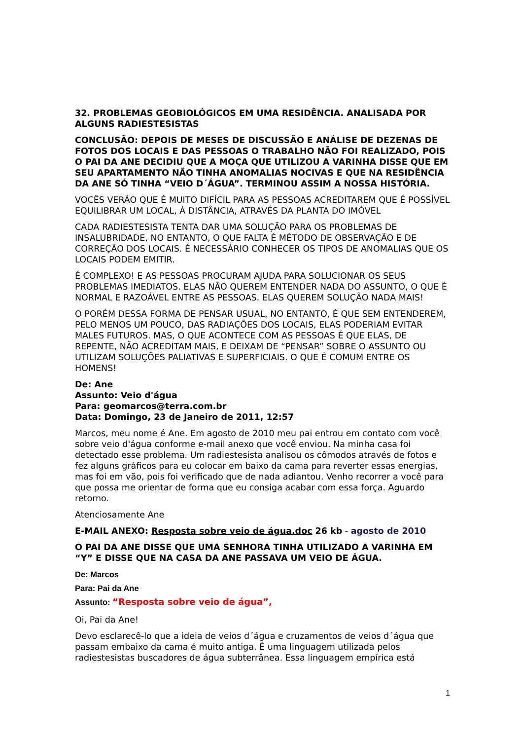32. PROBLEMAS GEOBIOLÓGICOS EM UMA RESIDÊNCIA. ANALISADA POR ALGUNS RADIESTESISTAS
CONCLUSÃO: DEPOIS DE MESES DE DISCUSSÃO E ANÁLISE DE DEZENAS DE FOTOS DOS LOCAIS E DAS PESSOAS O TRABALHO NÃO FOI REALIZADO, POIS O PAI DA ANE DECIDIU QUE A MOÇA QUE UTILIZOU A VARINHA DISSE QUE EM SEU APARTAMENTO NÃO TINHA ANOMALIAS NOCIVAS E QUE NA RESIDÊNCIA DA ANE SÓ TINHA “VEIO D´ÁGUA”. TERMINOU ASSIM A NOSSA HISTÓRIA.
VOCÊS VERÃO QUE É MUITO DIFÍCIL PARA AS PESSOAS ACREDITAREM QUE É POSSÍVEL EQUILIBRAR UM LOCAL, À DISTÂNCIA, ATRAVÉS DA PLANTA DO IMÓVEL
CADA RADIESTESISTA TENTA DAR UMA SOLUÇÃO PARA OS PROBLEMAS DE INSALUBRIDADE, NO ENTANTO, O QUE FALTA É MÉTODO DE OBSERVAÇÃO E DE CORREÇÃO DOS LOCAIS. É NECESSÁRIO CONHECER OS TIPOS DE ANOMALIAS QUE OS LOCAIS PODEM EMITIR.
É COMPLEXO! E AS PESSOAS PROCURAM AJUDA PARA SOLUCIONAR OS SEUS PROBLEMAS IMEDIATOS. ELAS NÃO QUEREM ENTENDER NADA DO ASSUNTO, O QUE É NORMAL E RAZOÁVEL ENTRE AS PESSOAS. ELAS QUEREM SOLUÇÃO NADA MAIS!
O PORÉM DESSA FORMA DE PENSAR USUAL, NO ENTANTO, É QUE SEM ENTENDEREM, PELO MENOS UM POUCO, DAS RADIAÇÕES DOS LOCAIS, ELAS PODERIAM EVITAR MALES FUTUROS. MAS, O QUE ACONTECE COM AS PESSOAS É QUE ELAS, DE REPENTE, NÃO ACREDITAM MAIS, E DEIXAM DE “PENSAR” SOBRE O ASSUNTO OU UTILIZAM SOLUÇÕES PALIATIVAS E SUPERFICIAIS. O QUE É COMUM ENTRE OS HOMENS!
De: Ane
Assunto: Veio d'água
Para: geomarcos@terra.com.br
Data: Domingo, 23 de Janeiro de 2011, 12:57
Marcos, meu nome é Ane. Em agosto de 2010 meu pai entrou em contato com você sobre veio d'água conforme e-mail anexo que você enviou. Na minha casa foi detectado esse problema. Um radiestesista analisou os cômodos através de fotos e fez alguns gráficos para eu colocar em baixo da cama para reverter essas energias, mas foi em vão, pois foi verificado que de nada adiantou. Venho recorrer a você para que possa me orientar de forma que eu consiga acabar com essa força. Aguardo retorno.
Atenciosamente Ane
E-MAIL ANEXO: Resposta sobre veio de água.doc 26 kb - agosto de 2010
O PAI DA ANE DISSE QUE UMA SENHORA TINHA UTILIZADO A VARINHA EM “Y” E DISSE QUE NA CASA DA ANE PASSAVA UM VEIO DE ÁGUA.
De: Marcos
Para: Pai da Ane
Assunto: “Resposta sobre veio de água”,
Oi, Pai da Ane!
Devo esclarecê-lo que a ideia de veios d´água e cruzamentos de veios d´água que passam embaixo da cama é muito antiga. É uma linguagem utilizada pelos radiestesistas buscadores de água subterrânea. Essa linguagem empírica está
1